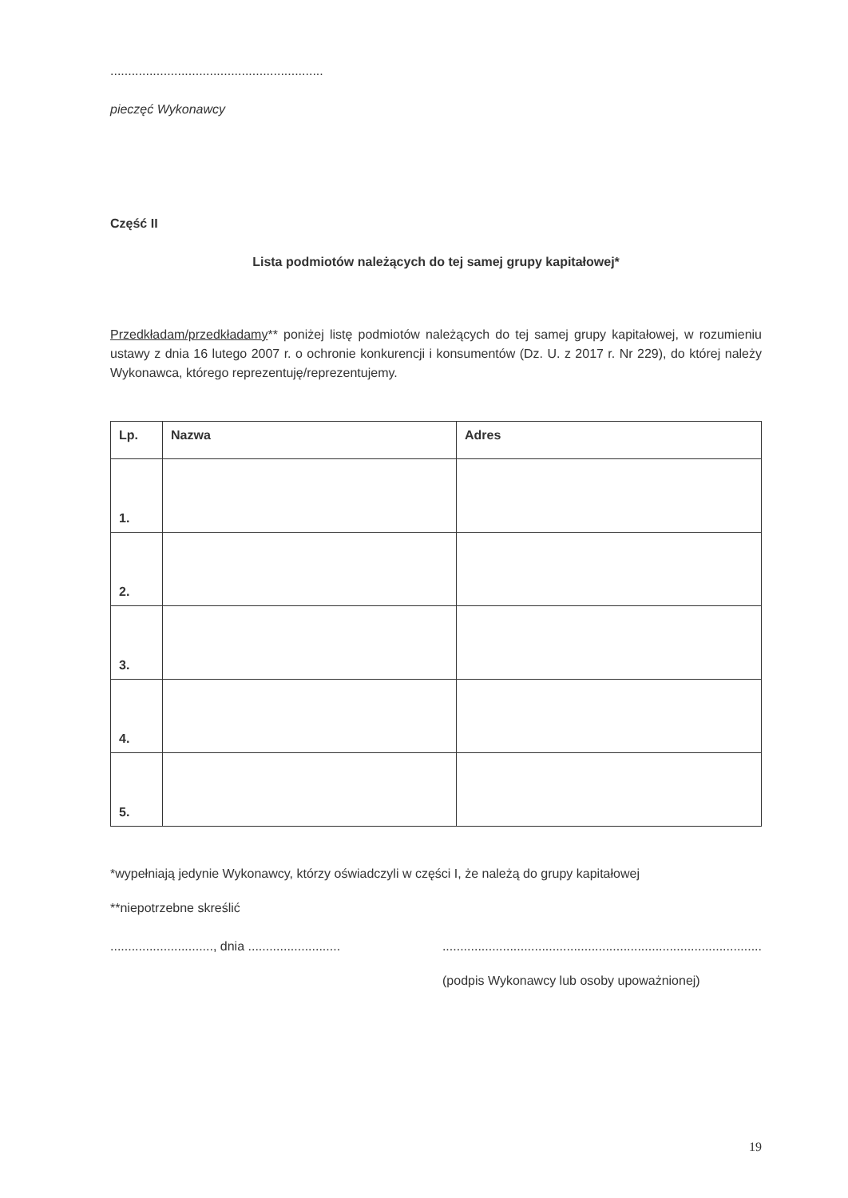............................................................
pieczęć Wykonawcy
Część II
Lista podmiotów należących do tej samej grupy kapitałowej*
Przedkładam/przedkładamy** poniżej listę podmiotów należących do tej samej grupy kapitałowej, w rozumieniu ustawy z dnia 16 lutego 2007 r. o ochronie konkurencji i konsumentów (Dz. U. z 2017 r. Nr 229), do której należy Wykonawca, którego reprezentuję/reprezentujemy.
| Lp. | Nazwa | Adres |
| --- | --- | --- |
| 1. | | |
| 2. | | |
| 3. | | |
| 4. | | |
| 5. | | |
*wypełniają jedynie Wykonawcy, którzy oświadczyli w części I, że należą do grupy kapitałowej
**niepotrzebne skreślić
............................., dnia ....................................................................................................................
(podpis Wykonawcy lub osoby upoważnionej)
19